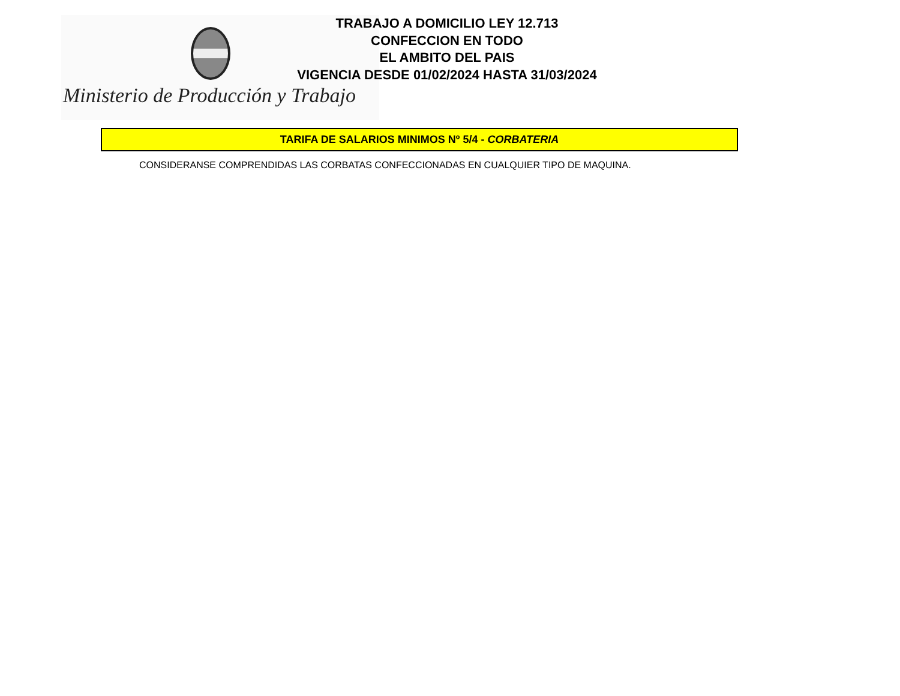Ministerio de Producción y Trabajo
TRABAJO A DOMICILIO LEY 12.713
CONFECCION EN TODO
EL AMBITO DEL PAIS
VIGENCIA DESDE 01/02/2024 HASTA 31/03/2024
TARIFA DE SALARIOS MINIMOS Nº 5/4 - CORBATERIA
CONSIDERANSE COMPRENDIDAS LAS CORBATAS CONFECCIONADAS EN CUALQUIER TIPO DE MAQUINA.